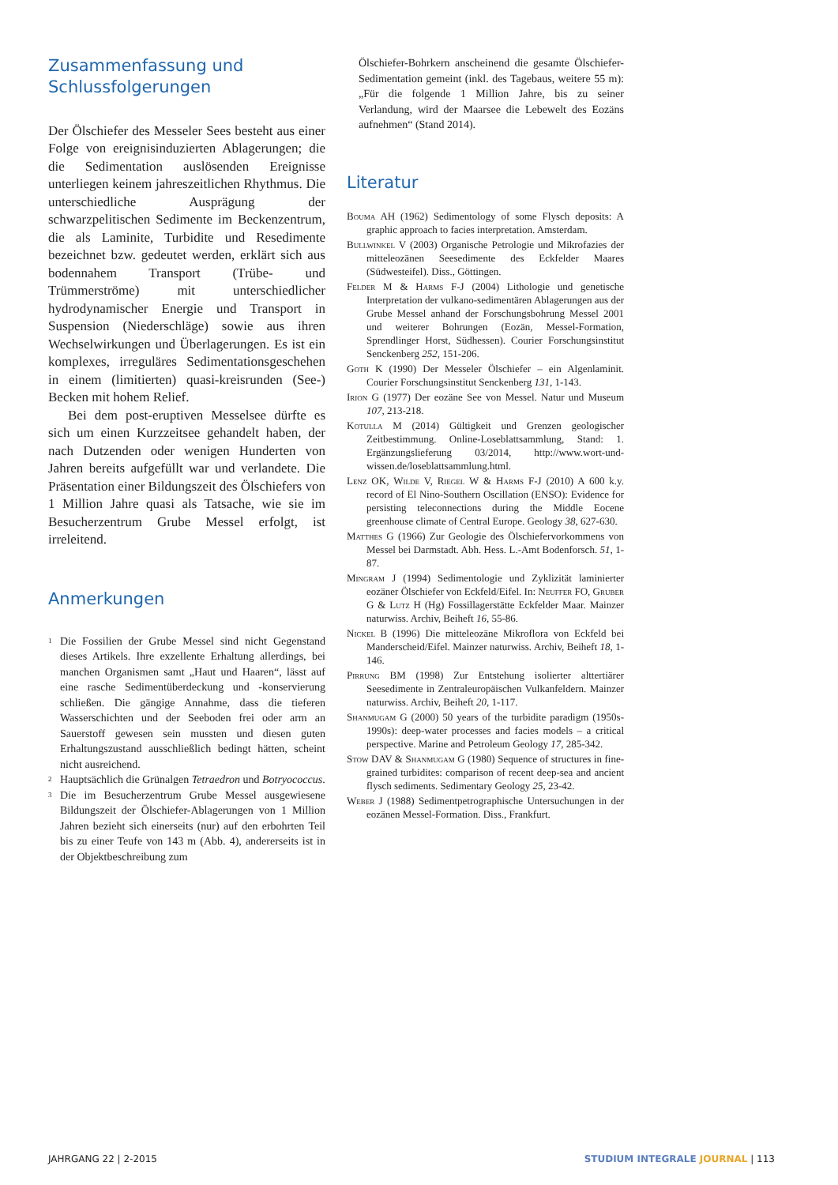Zusammenfassung und Schlussfolgerungen
Der Ölschiefer des Messeler Sees besteht aus einer Folge von ereignisinduzierten Ablagerungen; die die Sedimentation auslösenden Ereignisse unterliegen keinem jahreszeitlichen Rhythmus. Die unterschiedliche Ausprägung der schwarzpelitischen Sedimente im Beckenzentrum, die als Laminite, Turbidite und Resedimente bezeichnet bzw. gedeutet werden, erklärt sich aus bodennahem Transport (Trübe- und Trümmerströme) mit unterschiedlicher hydrodynamischer Energie und Transport in Suspension (Niederschläge) sowie aus ihren Wechselwirkungen und Überlagerungen. Es ist ein komplexes, irreguläres Sedimentationsgeschehen in einem (limitierten) quasi-kreisrunden (See-) Becken mit hohem Relief.
Bei dem post-eruptiven Messelsee dürfte es sich um einen Kurzzeitsee gehandelt haben, der nach Dutzenden oder wenigen Hunderten von Jahren bereits aufgefüllt war und verlandete. Die Präsentation einer Bildungszeit des Ölschiefers von 1 Million Jahre quasi als Tatsache, wie sie im Besucherzentrum Grube Messel erfolgt, ist irreleitend.
Anmerkungen
<sup>1</sup> Die Fossilien der Grube Messel sind nicht Gegenstand dieses Artikels. Ihre exzellente Erhaltung allerdings, bei manchen Organismen samt „Haut und Haaren“, lässt auf eine rasche Sedimentüberdeckung und -konservierung schließen. Die gängige Annahme, dass die tieferen Wasserschichten und der Seeboden frei oder arm an Sauerstoff gewesen sein mussten und diesen guten Erhaltungszustand ausschließlich bedingt hätten, scheint nicht ausreichend.
<sup>2</sup> Hauptsächlich die Grünalgen Tetraedron und Botryococcus.
<sup>3</sup> Die im Besucherzentrum Grube Messel ausgewiesene Bildungszeit der Ölschiefer-Ablagerungen von 1 Million Jahren bezieht sich einerseits (nur) auf den erbohrten Teil bis zu einer Teufe von 143 m (Abb. 4), andererseits ist in der Objektbeschreibung zum
Ölschiefer-Bohrkern anscheinend die gesamte Ölschiefer-Sedimentation gemeint (inkl. des Tagebaus, weitere 55 m): „Für die folgende 1 Million Jahre, bis zu seiner Verlandung, wird der Maarsee die Lebewelt des Eozäns aufnehmen“ (Stand 2014).
Literatur
Bouma AH (1962) Sedimentology of some Flysch deposits: A graphic approach to facies interpretation. Amsterdam.
Bullwinkel V (2003) Organische Petrologie und Mikrofazies der mitteleozänen Seesedimente des Eckfelder Maares (Südwesteifel). Diss., Göttingen.
Felder M & Harms F-J (2004) Lithologie und genetische Interpretation der vulkano-sedimentären Ablagerungen aus der Grube Messel anhand der Forschungsbohrung Messel 2001 und weiterer Bohrungen (Eozän, Messel-Formation, Sprendlinger Horst, Südhessen). Courier Forschungsinstitut Senckenberg 252, 151-206.
Goth K (1990) Der Messeler Ölschiefer – ein Algenlaminit. Courier Forschungsinstitut Senckenberg 131, 1-143.
Irion G (1977) Der eozäne See von Messel. Natur und Museum 107, 213-218.
Kotulla M (2014) Gültigkeit und Grenzen geologischer Zeitbestimmung. Online-Loseblattsammlung, Stand: 1. Ergänzungslieferung 03/2014, http://www.wort-und-wissen.de/loseblattsammlung.html.
Lenz OK, Wilde V, Riegel W & Harms F-J (2010) A 600 k.y. record of El Nino-Southern Oscillation (ENSO): Evidence for persisting teleconnections during the Middle Eocene greenhouse climate of Central Europe. Geology 38, 627-630.
Matthes G (1966) Zur Geologie des Ölschiefervorkommens von Messel bei Darmstadt. Abh. Hess. L.-Amt Bodenforsch. 51, 1-87.
Mingram J (1994) Sedimentologie und Zyklizität laminierter eozäner Ölschiefer von Eckfeld/Eifel. In: Neuffer FO, Gruber G & Lutz H (Hg) Fossillagerstätte Eckfelder Maar. Mainzer naturwiss. Archiv, Beiheft 16, 55-86.
Nickel B (1996) Die mitteleozäne Mikroflora von Eckfeld bei Manderscheid/Eifel. Mainzer naturwiss. Archiv, Beiheft 18, 1-146.
Pirrung BM (1998) Zur Entstehung isolierter alttertiärer Seesedimente in Zentraleuropäischen Vulkanfeldern. Mainzer naturwiss. Archiv, Beiheft 20, 1-117.
Shanmugam G (2000) 50 years of the turbidite paradigm (1950s-1990s): deep-water processes and facies models – a critical perspective. Marine and Petroleum Geology 17, 285-342.
Stow DAV & Shanmugam G (1980) Sequence of structures in fine-grained turbidites: comparison of recent deep-sea and ancient flysch sediments. Sedimentary Geology 25, 23-42.
Weber J (1988) Sedimentpetrographische Untersuchungen in der eozänen Messel-Formation. Diss., Frankfurt.
JAHRGANG 22 | 2-2015 STUDIUM INTEGRALE JOURNAL | 113